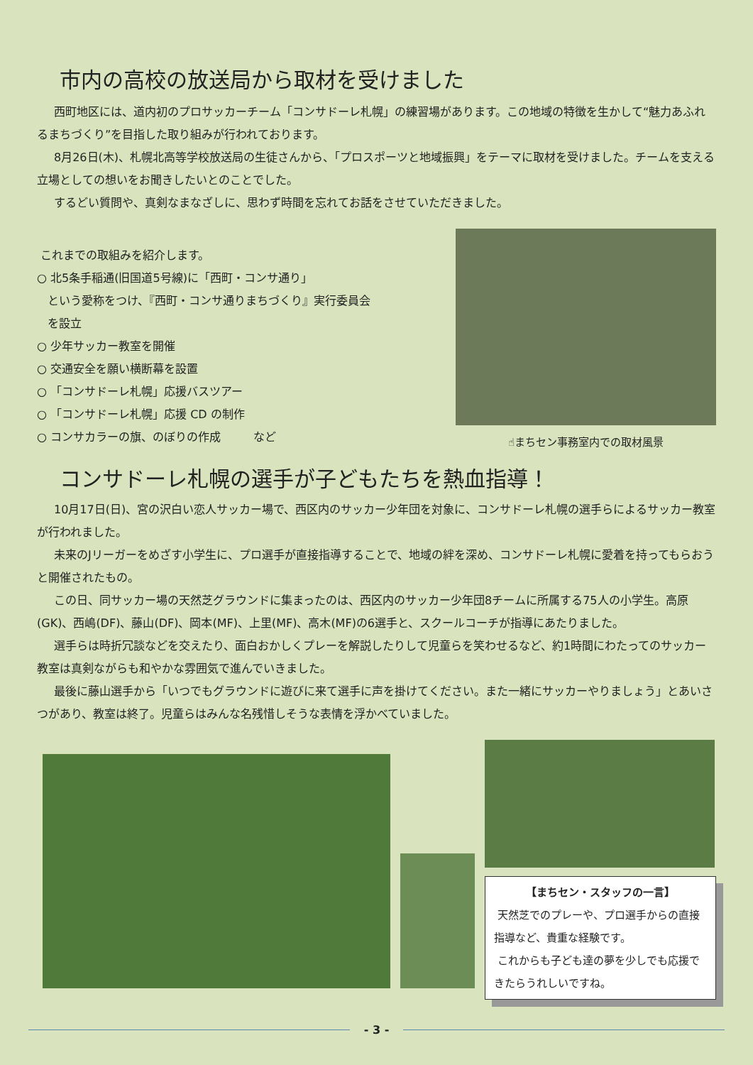市内の高校の放送局から取材を受けました
西町地区には、道内初のプロサッカーチーム「コンサドーレ札幌」の練習場があります。この地域の特徴を生かして“魅力あふれるまちづくり”を目指した取り組みが行われております。
8月26日(木)、札幌北高等学校放送局の生徒さんから、「プロスポーツと地域振興」をテーマに取材を受けました。チームを支える立場としての想いをお聞きしたいとのことでした。
するどい質問や、真剣なまなざしに、思わず時間を忘れてお話をさせていただきました。
これまでの取組みを紹介します。
○ 北5条手稲通(旧国道5号線)に「西町・コンサ通り」
という愛称をつけ、『西町・コンサ通りまちづくり』実行委員会
を設立
○ 少年サッカー教室を開催
○ 交通安全を願い横断幕を設置
○ 「コンサドーレ札幌」応援バスツアー
○ 「コンサドーレ札幌」応援 CD の制作
○ コンサカラーの旗、のぼりの作成 など
☝まちセン事務室内での取材風景
コンサドーレ札幌の選手が子どもたちを熱血指導！
10月17日(日)、宮の沢白い恋人サッカー場で、西区内のサッカー少年団を対象に、コンサドーレ札幌の選手らによるサッカー教室が行われました。
未来のJリーガーをめざす小学生に、プロ選手が直接指導することで、地域の絆を深め、コンサドーレ札幌に愛着を持ってもらおうと開催されたもの。
この日、同サッカー場の天然芝グラウンドに集まったのは、西区内のサッカー少年団8チームに所属する75人の小学生。高原(GK)、西嶋(DF)、藤山(DF)、岡本(MF)、上里(MF)、高木(MF)の6選手と、スクールコーチが指導にあたりました。
選手らは時折冗談などを交えたり、面白おかしくプレーを解説したりして児童らを笑わせるなど、約1時間にわたってのサッカー教室は真剣ながらも和やかな雰囲気で進んでいきました。
最後に藤山選手から「いつでもグラウンドに遊びに来て選手に声を掛けてください。また一緒にサッカーやりましょう」とあいさつがあり、教室は終了。児童らはみんな名残惜しそうな表情を浮かべていました。
【まちセン・スタッフの一言】
天然芝でのプレーや、プロ選手からの直接指導など、貴重な経験です。
これからも子ども達の夢を少しでも応援できたらうれしいですね。
- 3 -